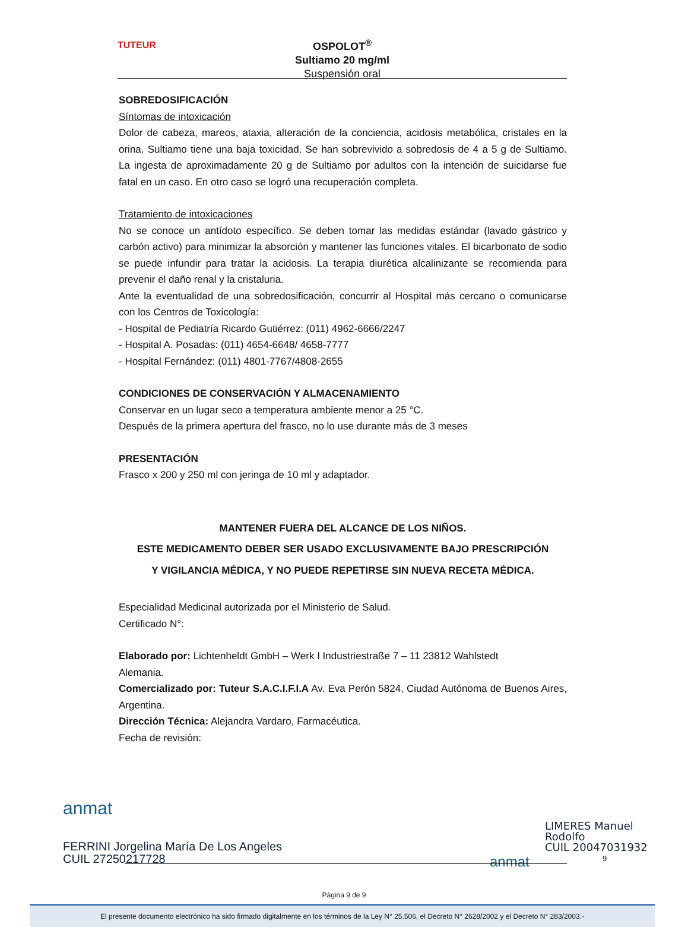TUTEUR
OSPOLOT<sup>®</sup>
Sultiamo 20 mg/ml
Suspensión oral
SOBREDOSIFICACIÓN
Síntomas de intoxicación
Dolor de cabeza, mareos, ataxia, alteración de la conciencia, acidosis metabólica, cristales en la orina. Sultiamo tiene una baja toxicidad. Se han sobrevivido a sobredosis de 4 a 5 g de Sultiamo. La ingesta de aproximadamente 20 g de Sultiamo por adultos con la intención de suicidarse fue fatal en un caso. En otro caso se logró una recuperación completa.
Tratamiento de intoxicaciones
No se conoce un antídoto específico. Se deben tomar las medidas estándar (lavado gástrico y carbón activo) para minimizar la absorción y mantener las funciones vitales. El bicarbonato de sodio se puede infundir para tratar la acidosis. La terapia diurética alcalinizante se recomienda para prevenir el daño renal y la cristaluria.
Ante la eventualidad de una sobredosificación, concurrir al Hospital más cercano o comunicarse con los Centros de Toxicología:
- Hospital de Pediatría Ricardo Gutiérrez: (011) 4962-6666/2247
- Hospital A. Posadas: (011) 4654-6648/ 4658-7777
- Hospital Fernández: (011) 4801-7767/4808-2655
CONDICIONES DE CONSERVACIÓN Y ALMACENAMIENTO
Conservar en un lugar seco a temperatura ambiente menor a 25 °C.
Después de la primera apertura del frasco, no lo use durante más de 3 meses
PRESENTACIÓN
Frasco x 200 y 250 ml con jeringa de 10 ml y adaptador.
MANTENER FUERA DEL ALCANCE DE LOS NIÑOS.
ESTE MEDICAMENTO DEBER SER USADO EXCLUSIVAMENTE BAJO PRESCRIPCIÓN
Y VIGILANCIA MÉDICA, Y NO PUEDE REPETIRSE SIN NUEVA RECETA MÉDICA.
Especialidad Medicinal autorizada por el Ministerio de Salud.
Certificado N°:
Elaborado por: Lichtenheldt GmbH – Werk I Industriestraße 7 – 11 23812 Wahlstedt
Alemania.
Comercializado por: Tuteur S.A.C.I.F.I.A Av. Eva Perón 5824, Ciudad Autónoma de Buenos Aires, Argentina.
Dirección Técnica: Alejandra Vardaro, Farmacéutica.
Fecha de revisión:
anmat
FERRINI Jorgelina María De Los Angeles
CUIL 27250217728
anmat
LIMERES Manuel
Rodolfo
CUIL 20047031932
9
Página 9 de 9
El presente documento electrónico ha sido firmado digitalmente en los términos de la Ley N° 25.506, el Decreto N° 2628/2002 y el Decreto N° 283/2003.-